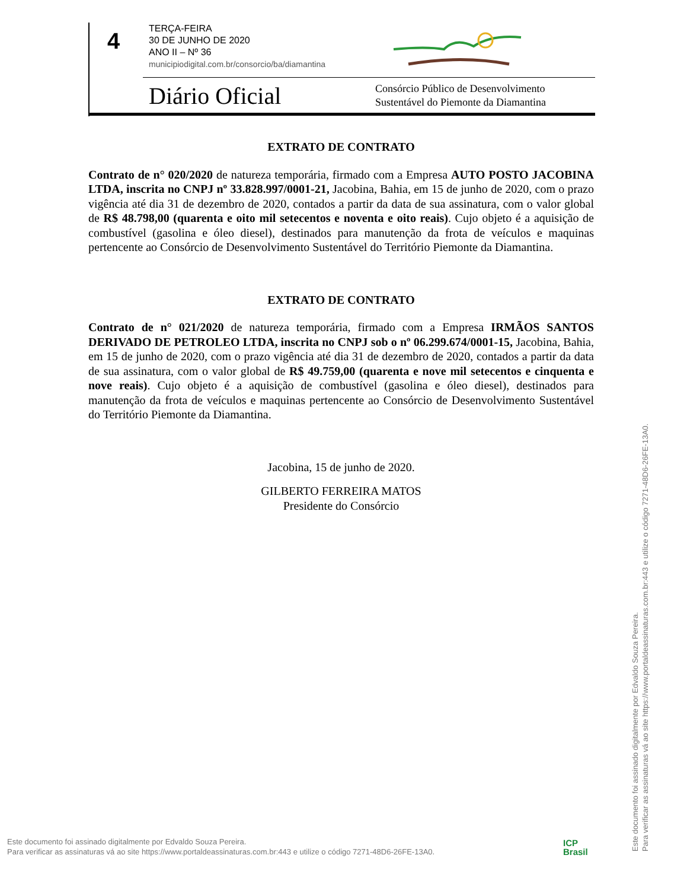4
TERÇA-FEIRA
30 DE JUNHO DE 2020
ANO II – Nº 36
municipiodigital.com.br/consorcio/ba/diamantina
Diário Oficial
Consórcio Público de Desenvolvimento
Sustentável do Piemonte da Diamantina
EXTRATO DE CONTRATO
Contrato de n° 020/2020 de natureza temporária, firmado com a Empresa AUTO POSTO JACOBINA LTDA, inscrita no CNPJ nº 33.828.997/0001-21, Jacobina, Bahia, em 15 de junho de 2020, com o prazo vigência até dia 31 de dezembro de 2020, contados a partir da data de sua assinatura, com o valor global de R$ 48.798,00 (quarenta e oito mil setecentos e noventa e oito reais). Cujo objeto é a aquisição de combustível (gasolina e óleo diesel), destinados para manutenção da frota de veículos e maquinas pertencente ao Consórcio de Desenvolvimento Sustentável do Território Piemonte da Diamantina.
EXTRATO DE CONTRATO
Contrato de n° 021/2020 de natureza temporária, firmado com a Empresa IRMÃOS SANTOS DERIVADO DE PETROLEO LTDA, inscrita no CNPJ sob o nº 06.299.674/0001-15, Jacobina, Bahia, em 15 de junho de 2020, com o prazo vigência até dia 31 de dezembro de 2020, contados a partir da data de sua assinatura, com o valor global de R$ 49.759,00 (quarenta e nove mil setecentos e cinquenta e nove reais). Cujo objeto é a aquisição de combustível (gasolina e óleo diesel), destinados para manutenção da frota de veículos e maquinas pertencente ao Consórcio de Desenvolvimento Sustentável do Território Piemonte da Diamantina.
Jacobina, 15 de junho de 2020.
GILBERTO FERREIRA MATOS
Presidente do Consórcio
Este documento foi assinado digitalmente por Edvaldo Souza Pereira.
Para verificar as assinaturas vá ao site https://www.portaldeassinaturas.com.br:443 e utilize o código 7271-48D6-26FE-13A0.
Este documento foi assinado digitalmente por Edvaldo Souza Pereira.
Para verificar as assinaturas vá ao site https://www.portaldeassinaturas.com.br:443 e utilize o código 7271-48D6-26FE-13A0.
ICP
Brasil